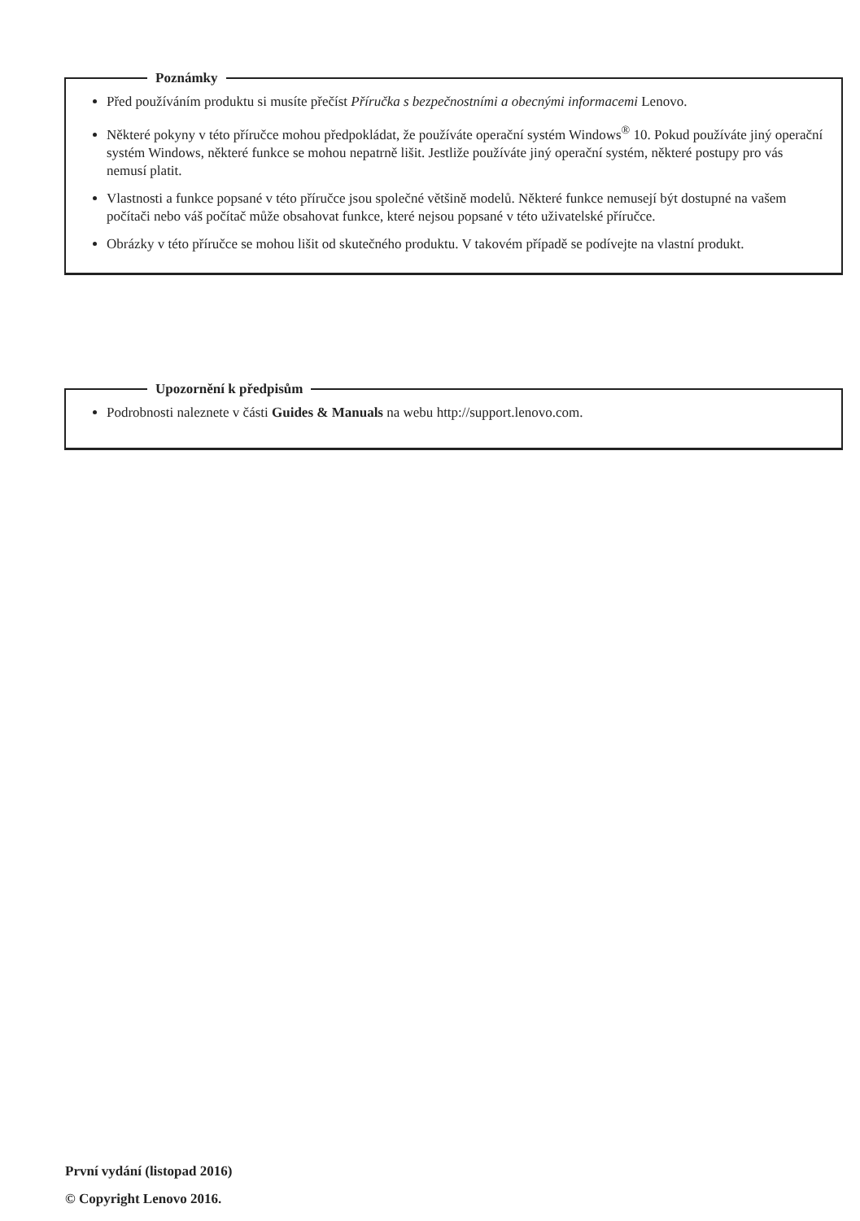Poznámky
Před používáním produktu si musíte přečíst Příručka s bezpečnostními a obecnými informacemi Lenovo.
Některé pokyny v této příručce mohou předpokládat, že používáte operační systém Windows<sup>®</sup> 10. Pokud používáte jiný operační systém Windows, některé funkce se mohou nepatrně lišit. Jestliže používáte jiný operační systém, některé postupy pro vás nemusí platit.
Vlastnosti a funkce popsané v této příručce jsou společné většině modelů. Některé funkce nemusejí být dostupné na vašem počítači nebo váš počítač může obsahovat funkce, které nejsou popsané v této uživatelské příručce.
Obrázky v této příručce se mohou lišit od skutečného produktu. V takovém případě se podívejte na vlastní produkt.
Upozornění k předpisům
Podrobnosti naleznete v části Guides & Manuals na webu http://support.lenovo.com.
První vydání (listopad 2016)
© Copyright Lenovo 2016.